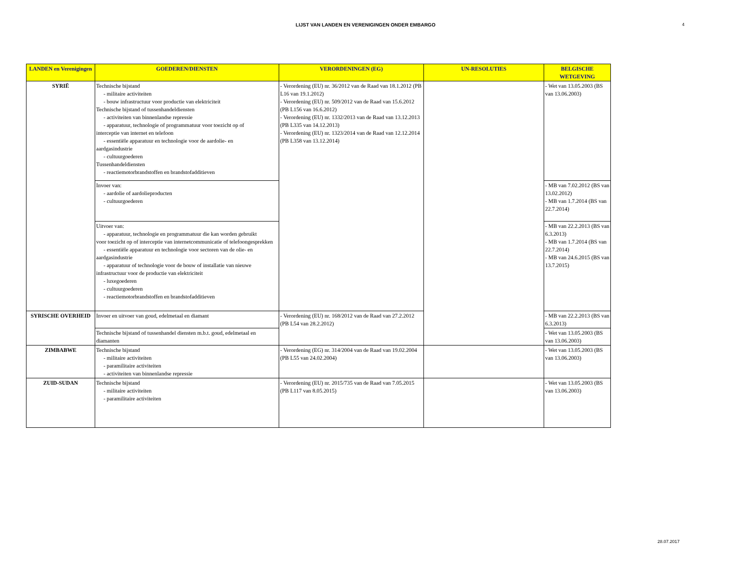LIJST VAN LANDEN EN VERENIGINGEN ONDER EMBARGO
4
| LANDEN en Verenigingen | GOEDEREN/DIENSTEN | VERORDENINGEN (EG) | UN-RESOLUTIES | BELGISCHE WETGEVING |
| --- | --- | --- | --- | --- |
| SYRIË | Technische bijstand - militaire activiteiten - bouw infrastructuur voor productie van elektriciteit Technische bijstand of tussenhandeldiensten - activiteiten van binnenlandse repressie - apparatuur, technologie of programmatuur voor toezicht op of interceptie van internet en telefoon - essentiële apparatuur en technologie voor de aardolie- en aardgasindustrie - cultuurgoederen Tussenhandeldiensten - reactiemotorbrandstoffen en brandstofadditieven | - Verordening (EU) nr. 36/2012 van de Raad van 18.1.2012 (PB L16 van 19.1.2012) - Verordening (EU) nr. 509/2012 van de Raad van 15.6.2012 (PB L156 van 16.6.2012) - Verordening (EU) nr. 1332/2013 van de Raad van 13.12.2013 (PB L335 van 14.12.2013) - Verordening (EU) nr. 1323/2014 van de Raad van 12.12.2014 (PB L358 van 13.12.2014) | | - Wet van 13.05.2003 (BS van 13.06.2003) |
| | Invoer van: - aardolie of aardolieproducten - cultuurgoederen | | | - MB van 7.02.2012 (BS van 13.02.2012) - MB van 1.7.2014 (BS van 22.7.2014) |
| | Uitvoer van: - apparatuur, technologie en programmatuur die kan worden gebruikt voor toezicht op of interceptie van internetcommunicatie of telefoongesprekken - essentiële apparatuur en technologie voor sectoren van de olie- en aardgasindustrie - apparatuur of technologie voor de bouw of installatie van nieuwe infrastructuur voor de productie van elektriciteit - luxegoederen - cultuurgoederen - reactiemotorbrandstoffen en brandstofadditieven | | | - MB van 22.2.2013 (BS van 6.3.2013) - MB van 1.7.2014 (BS van 22.7.2014) - MB van 24.6.2015 (BS van 13.7.2015) |
| SYRISCHE OVERHEID | Invoer en uitvoer van goud, edelmetaal en diamant | - Verordening (EU) nr. 168/2012 van de Raad van 27.2.2012 (PB L54 van 28.2.2012) | | - MB van 22.2.2013 (BS van 6.3.2013) |
| | Technische bijstand of tussenhandel diensten m.b.t. goud, edelmetaal en diamanten | | | - Wet van 13.05.2003 (BS van 13.06.2003) |
| ZIMBABWE | Technische bijstand - militaire activiteiten - paramilitaire activiteiten - activiteiten van binnenlandse repressie | - Verordening (EG) nr. 314/2004 van de Raad van 19.02.2004 (PB L55 van 24.02.2004) | | - Wet van 13.05.2003 (BS van 13.06.2003) |
| ZUID-SUDAN | Technische bijstand - militaire activiteiten - paramilitaire activiteiten | - Verordening (EU) nr. 2015/735 van de Raad van 7.05.2015 (PB L117 van 8.05.2015) | | - Wet van 13.05.2003 (BS van 13.06.2003) |
28.07.2017